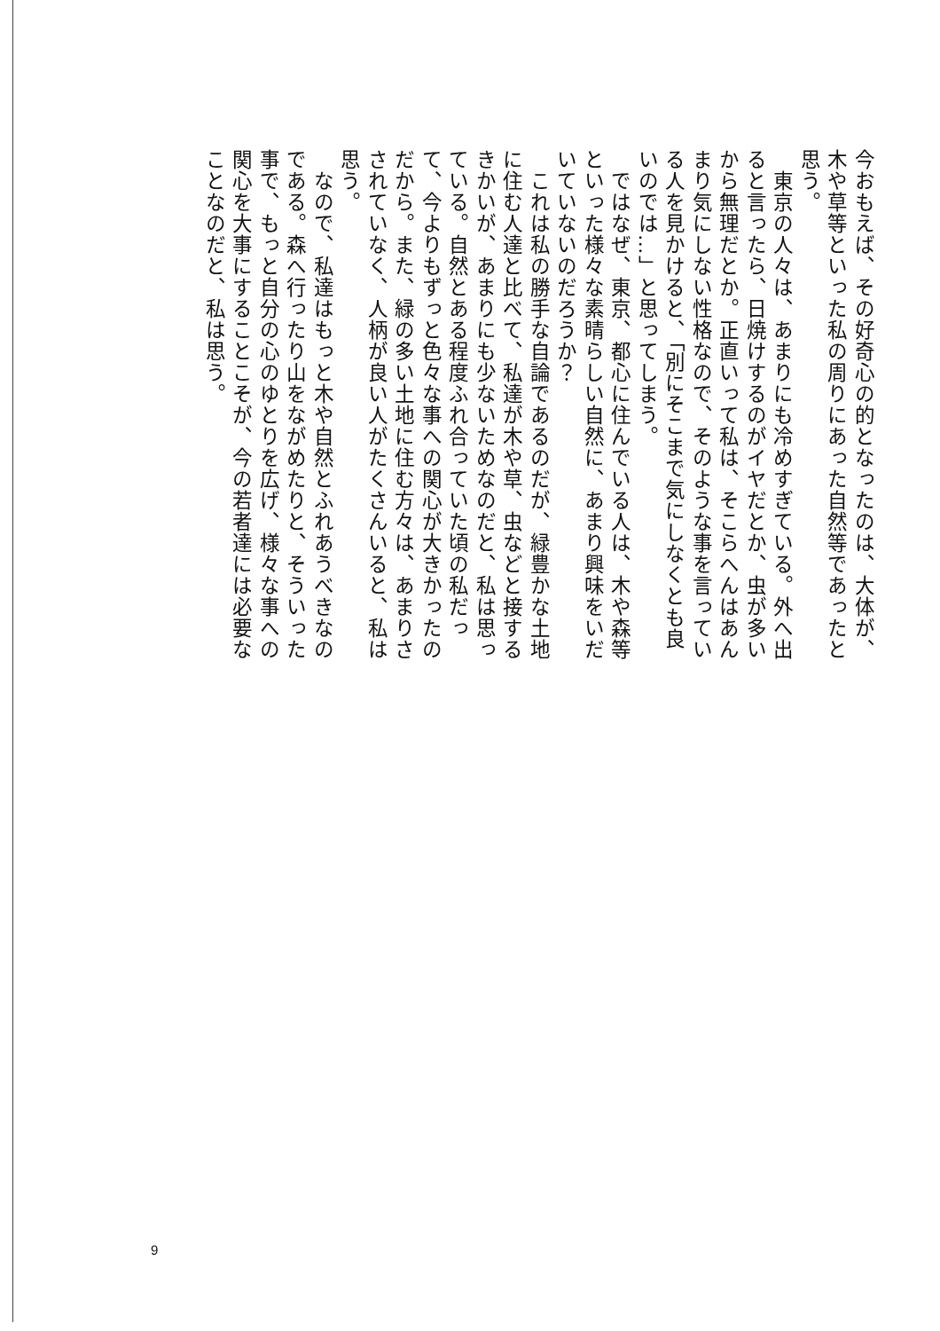今おもえば、その好奇心の的となったのは、大体が、木や草等といった私の周りにあった自然等であったと思う。
　東京の人々は、あまりにも冷めすぎている。外へ出ると言ったら、日焼けするのがイヤだとか、虫が多いから無理だとか。正直いって私は、そこらへんはあんまり気にしない性格なので、そのような事を言っている人を見かけると、「別にそこまで気にしなくとも良いのでは…」と思ってしまう。
　ではなぜ、東京、都心に住んでいる人は、木や森等といった様々な素晴らしい自然に、あまり興味をいだいていないのだろうか？
　これは私の勝手な自論であるのだが、緑豊かな土地に住む人達と比べて、私達が木や草、虫などと接するきかいが、あまりにも少ないためなのだと、私は思っている。自然とある程度ふれ合っていた頃の私だって、今よりもずっと色々な事への関心が大きかったのだから。また、緑の多い土地に住む方々は、あまりさされていなく、人柄が良い人がたくさんいると、私は思う。
　なので、私達はもっと木や自然とふれあうべきなのである。森へ行ったり山をながめたりと、そういった事で、もっと自分の心のゆとりを広げ、様々な事への関心を大事にすることこそが、今の若者達には必要なことなのだと、私は思う。
9